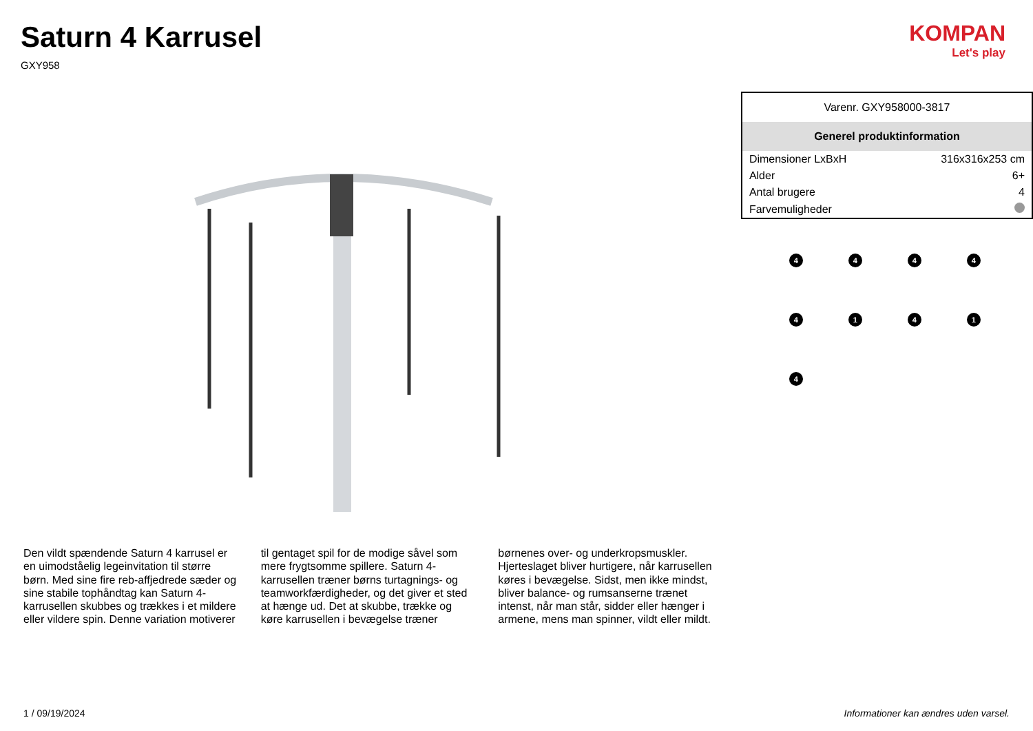Saturn 4 Karrusel
GXY958
KOMPAN
Let's play
Den vildt spændende Saturn 4 karrusel er en uimodståelig legeinvitation til større børn. Med sine fire reb-affjedrede sæder og sine stabile tophåndtag kan Saturn 4-karrusellen skubbes og trækkes i et mildere eller vildere spin. Denne variation motiverer til gentaget spil for de modige såvel som mere frygtsomme spillere. Saturn 4-karrusellen træner børns turtagnings- og teamworkfærdigheder, og det giver et sted at hænge ud. Det at skubbe, trække og køre karrusellen i bevægelse træner børnenes over- og underkropsmuskler. Hjerteslaget bliver hurtigere, når karrusellen køres i bevægelse. Sidst, men ikke mindst, bliver balance- og rumsanserne trænet intenst, når man står, sidder eller hænger i armene, mens man spinner, vildt eller mildt.
| Varenr. GXY958000-3817 | |
| Generel produktinformation | |
| Dimensioner LxBxH | 316x316x253 cm |
| Alder | 6+ |
| Antal brugere | 4 |
| Farvemuligheder | |
4
4
4
4
4
1
4
1
4
1 / 09/19/2024 Informationer kan ændres uden varsel.